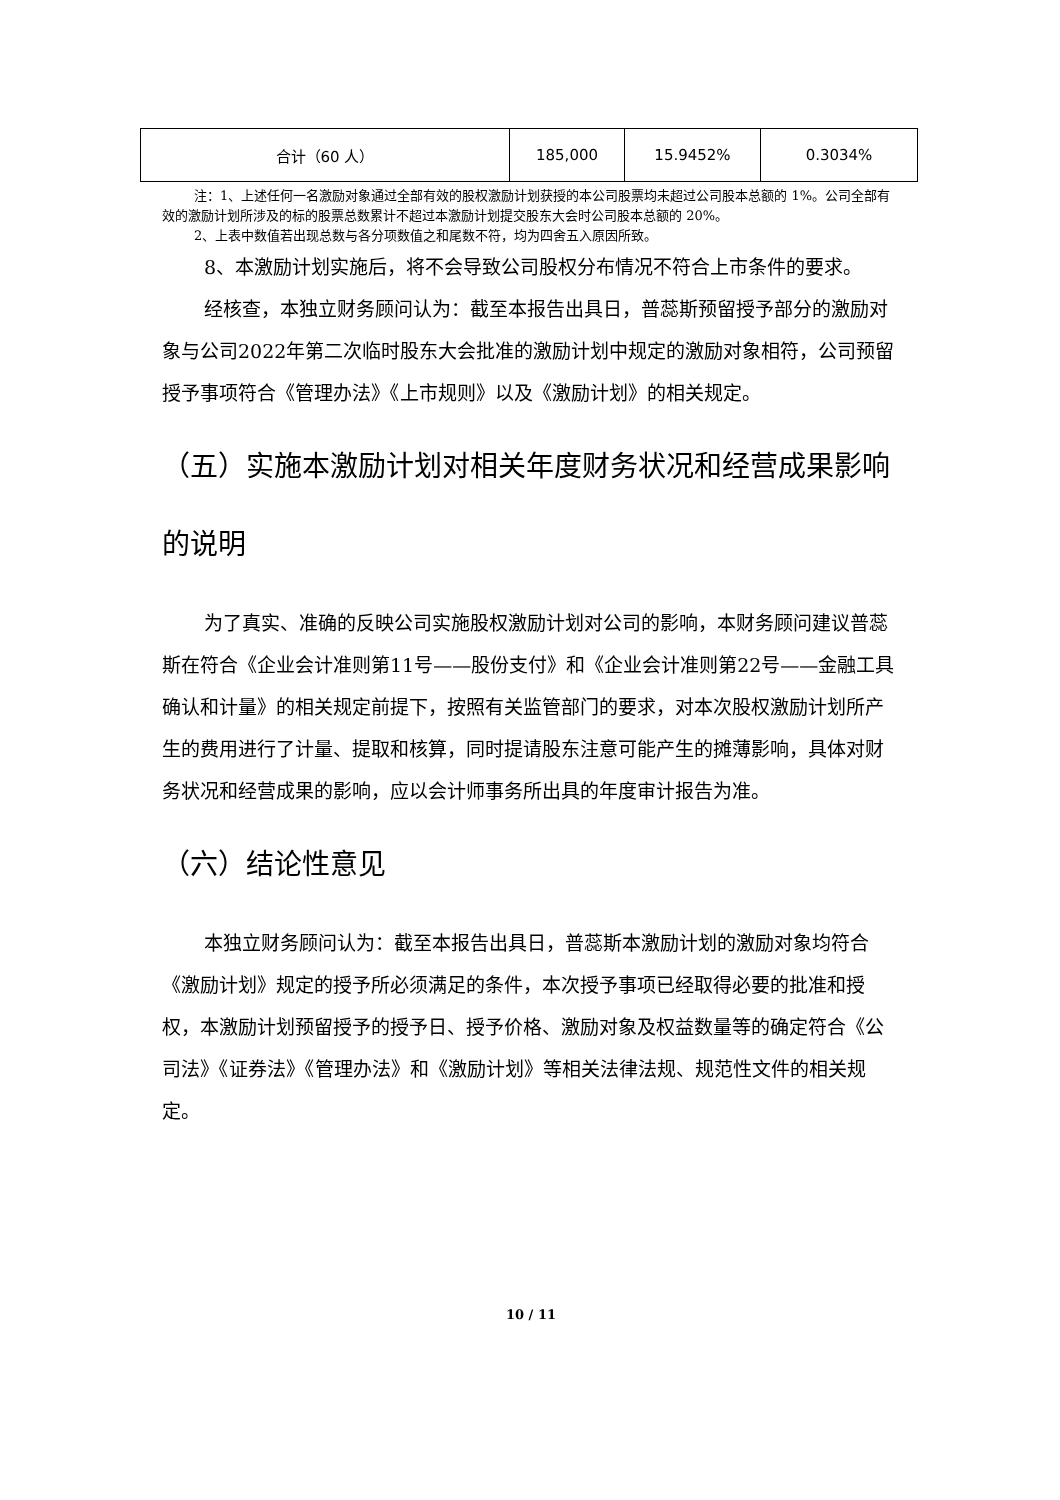| 合计（60 人） | 185,000 | 15.9452% | 0.3034% |
注：1、上述任何一名激励对象通过全部有效的股权激励计划获授的本公司股票均未超过公司股本总额的 1%。公司全部有效的激励计划所涉及的标的股票总数累计不超过本激励计划提交股东大会时公司股本总额的 20%。
2、上表中数值若出现总数与各分项数值之和尾数不符，均为四舍五入原因所致。
8、本激励计划实施后，将不会导致公司股权分布情况不符合上市条件的要求。
经核查，本独立财务顾问认为：截至本报告出具日，普蕊斯预留授予部分的激励对象与公司2022年第二次临时股东大会批准的激励计划中规定的激励对象相符，公司预留授予事项符合《管理办法》《上市规则》以及《激励计划》的相关规定。
（五）实施本激励计划对相关年度财务状况和经营成果影响的说明
为了真实、准确的反映公司实施股权激励计划对公司的影响，本财务顾问建议普蕊斯在符合《企业会计准则第11号——股份支付》和《企业会计准则第22号——金融工具确认和计量》的相关规定前提下，按照有关监管部门的要求，对本次股权激励计划所产生的费用进行了计量、提取和核算，同时提请股东注意可能产生的摊薄影响，具体对财务状况和经营成果的影响，应以会计师事务所出具的年度审计报告为准。
（六）结论性意见
本独立财务顾问认为：截至本报告出具日，普蕊斯本激励计划的激励对象均符合《激励计划》规定的授予所必须满足的条件，本次授予事项已经取得必要的批准和授权，本激励计划预留授予的授予日、授予价格、激励对象及权益数量等的确定符合《公司法》《证券法》《管理办法》和《激励计划》等相关法律法规、规范性文件的相关规定。
10 / 11